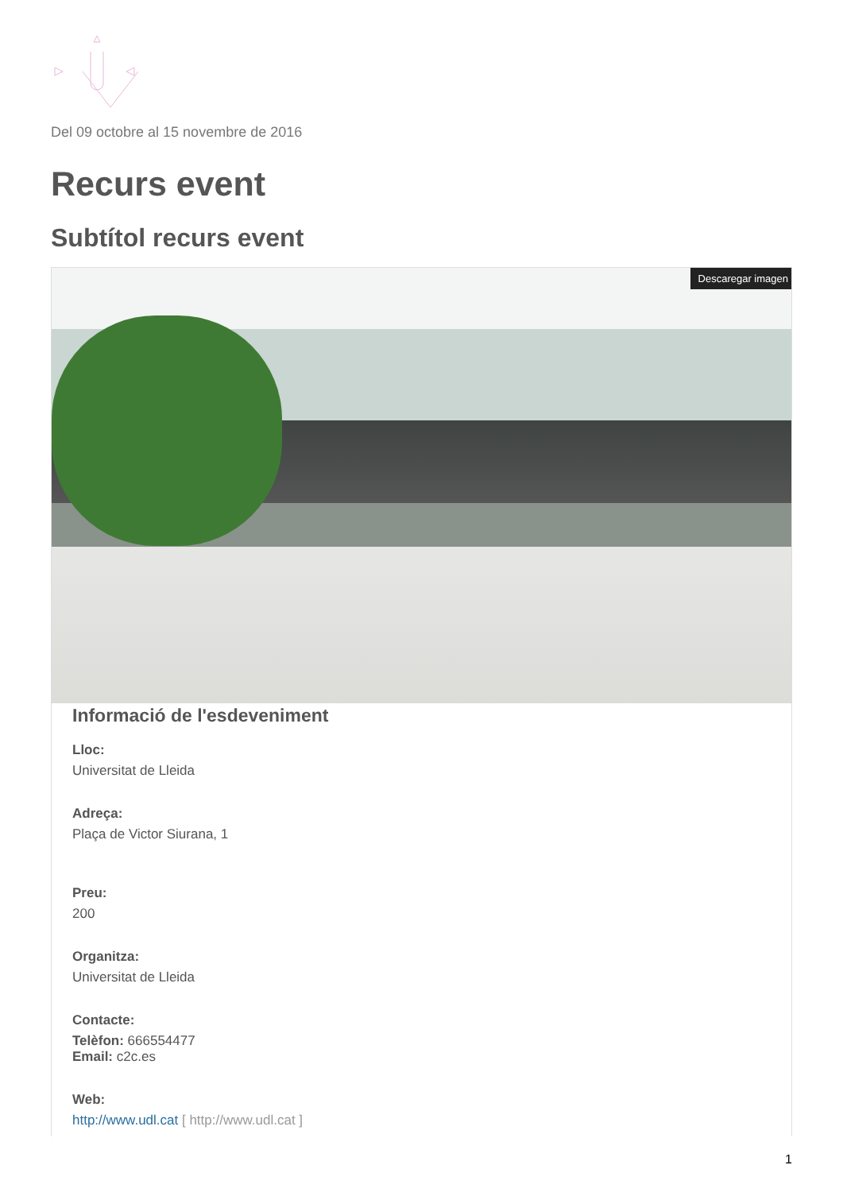Del 09 octobre al 15 novembre de 2016
Recurs event
Subtítol recurs event
Descaregar imagen
Informació de l'esdeveniment
Lloc:
Universitat de Lleida
Adreça:
Plaça de Victor Siurana, 1
Preu:
200
Organitza:
Universitat de Lleida
Contacte:
Telèfon: 666554477
Email: c2c.es
Web:
http://www.udl.cat [ http://www.udl.cat ]
1